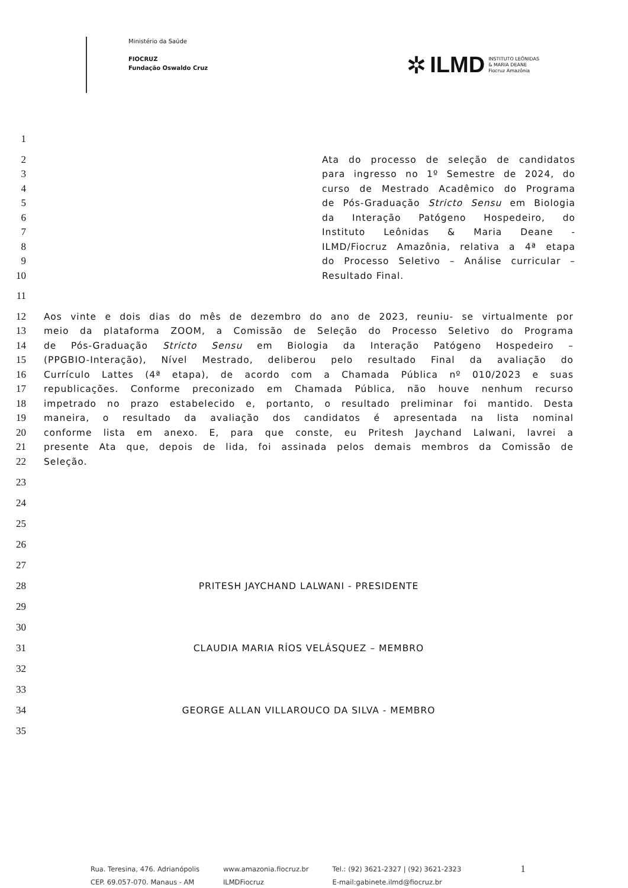Ministério da Saúde
FIOCRUZ
Fundação Oswaldo Cruz
✲ ILMD INSTITUTO LEÔNIDAS
& MARIA DEANE
Fiocruz Amazônia
1
2 Ata do processo de seleção de candidatos
3 para ingresso no 1º Semestre de 2024, do
4 curso de Mestrado Acadêmico do Programa
5 de Pós-Graduação Stricto Sensu em Biologia
6 da Interação Patógeno Hospedeiro, do
7 Instituto Leônidas & Maria Deane -
8 ILMD/Fiocruz Amazônia, relativa a 4ª etapa
9 do Processo Seletivo – Análise curricular –
10 Resultado Final.
11
12 Aos vinte e dois dias do mês de dezembro do ano de 2023, reuniu- se virtualmente por
13 meio da plataforma ZOOM, a Comissão de Seleção do Processo Seletivo do Programa
14 de Pós-Graduação Stricto Sensu em Biologia da Interação Patógeno Hospedeiro –
15 (PPGBIO-Interação), Nível Mestrado, deliberou pelo resultado Final da avaliação do
16 Currículo Lattes (4ª etapa), de acordo com a Chamada Pública nº 010/2023 e suas
17 republicações. Conforme preconizado em Chamada Pública, não houve nenhum recurso
18 impetrado no prazo estabelecido e, portanto, o resultado preliminar foi mantido. Desta
19 maneira, o resultado da avaliação dos candidatos é apresentada na lista nominal
20 conforme lista em anexo. E, para que conste, eu Pritesh Jaychand Lalwani, lavrei a
21 presente Ata que, depois de lida, foi assinada pelos demais membros da Comissão de
22 Seleção.
23
24
25
26
27
28 PRITESH JAYCHAND LALWANI - PRESIDENTE
29
30
31 CLAUDIA MARIA RÍOS VELÁSQUEZ – MEMBRO
32
33
34 GEORGE ALLAN VILLAROUCO DA SILVA - MEMBRO
35
Rua. Teresina, 476. Adrianópolis
CEP. 69.057-070. Manaus - AM
www.amazonia.fiocruz.br
ILMDFiocruz
Tel.: (92) 3621-2327 | (92) 3621-2323
E-mail:gabinete.ilmd@fiocruz.br
1